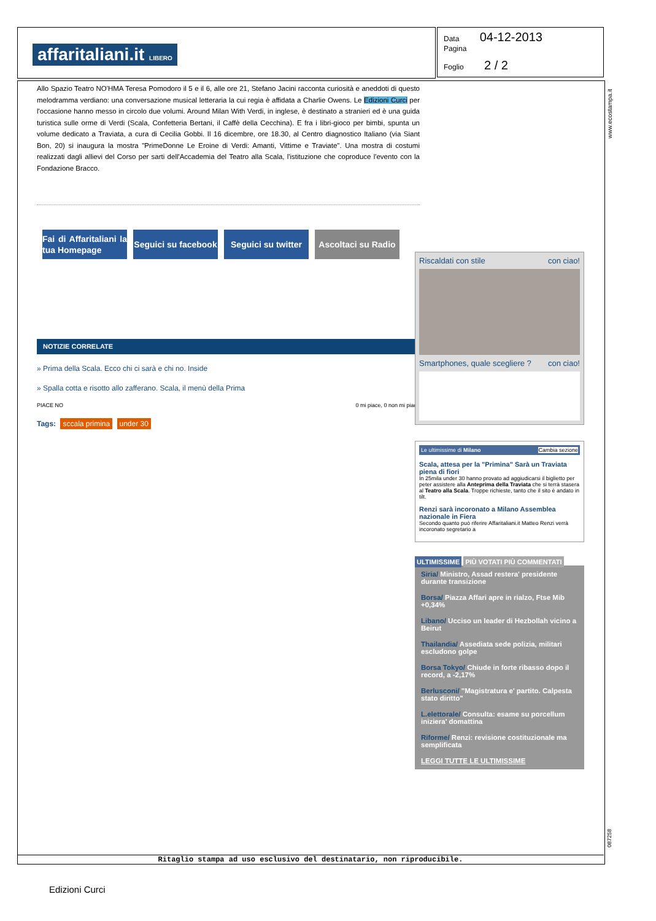affaritaliani.it LIBERO
Data 04-12-2013
Pagina
Foglio 2 / 2
www.ecostampa.it
Allo Spazio Teatro NO'HMA Teresa Pomodoro il 5 e il 6, alle ore 21, Stefano Jacini racconta curiosità e aneddoti di questo melodramma verdiano: una conversazione musical letteraria la cui regia è affidata a Charlie Owens. Le Edizioni Curci per l'occasione hanno messo in circolo due volumi. Around Milan With Verdi, in inglese, è destinato a stranieri ed è una guida turistica sulle orme di Verdi (Scala, Confetteria Bertani, il Caffè della Cecchina). E fra i libri-gioco per bimbi, spunta un volume dedicato a Traviata, a cura di Cecilia Gobbi. Il 16 dicembre, ore 18.30, al Centro diagnostico Italiano (via Siant Bon, 20) si inaugura la mostra "PrimeDonne Le Eroine di Verdi: Amanti, Vittime e Traviate". Una mostra di costumi realizzati dagli allievi del Corso per sarti dell'Accademia del Teatro alla Scala, l'istituzione che coproduce l'evento con la Fondazione Bracco.
Fai di Affaritaliani la tua Homepage Seguici su facebook Seguici su twitter Ascoltaci su Radio
NOTIZIE CORRELATE
» Prima della Scala. Ecco chi ci sarà e chi no. Inside
» Spalla cotta e risotto allo zafferano. Scala, il menù della Prima
PIACE NO 0 mi piace, 0 non mi piace
Tags: sccala primina under 30
Riscaldati con stile con ciao!
Smartphones, quale scegliere ? con ciao!
Le ultimissime di Milano Cambia sezione
Scala, attesa per la "Primina" Sarà un Traviata piena di fiori
In 25mila under 30 hanno provato ad aggiudicarsi il biglietto per peter assistere alla Anteprima della Traviata che si terrà stasera al Teatro alla Scala. Troppe richieste, tanto che il sito è andato in tilt.
Renzi sarà incoronato a Milano Assemblea nazionale in Fiera
Secondo quanto può riferire Affaritaliani.it Matteo Renzi verrà incoronato segretario a
ULTIMISSIME PIÙ VOTATI PIÙ COMMENTATI
Siria/ Ministro, Assad restera' presidente durante transizione
Borsa/ Piazza Affari apre in rialzo, Ftse Mib +0,34%
Libano/ Ucciso un leader di Hezbollah vicino a Beirut
Thailandia/ Assediata sede polizia, militari escludono golpe
Borsa Tokyo/ Chiude in forte ribasso dopo il record, a -2,17%
Berlusconi/ "Magistratura e' partito. Calpesta stato diritto"
L.elettorale/ Consulta: esame su porcellum iniziera' domattina
Riforme/ Renzi: revisione costituzionale ma semplificata
LEGGI TUTTE LE ULTIMISSIME
087258
Ritaglio stampa ad uso esclusivo del destinatario, non riproducibile.
Edizioni Curci